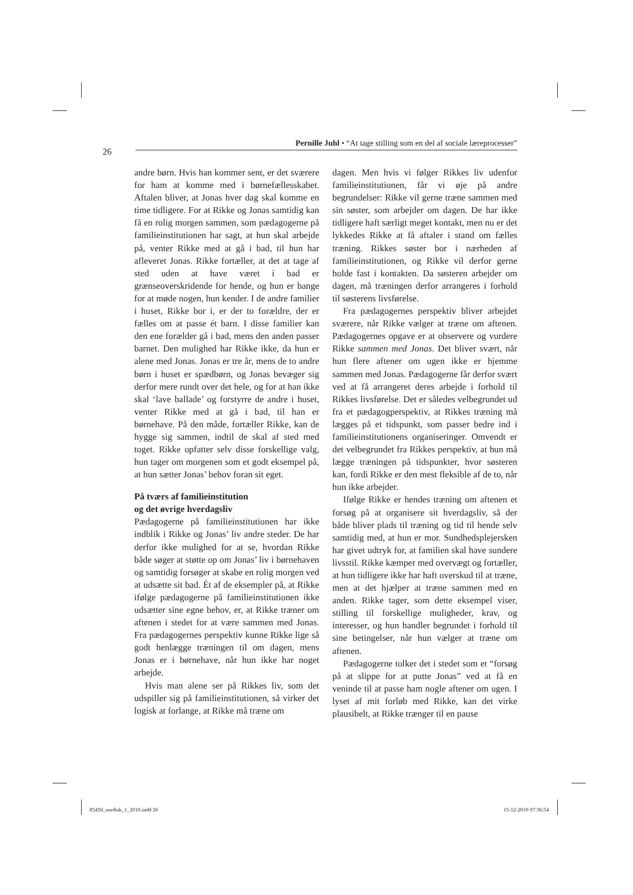Pernille Juhl • “At tage stilling som en del af sociale læreprocesser”
26
andre børn. Hvis han kommer sent, er det sværere for ham at komme med i børnefællesskabet. Aftalen bliver, at Jonas hver dag skal komme en time tidligere. For at Rikke og Jonas samtidig kan få en rolig morgen sammen, som pædagogerne på familieinstitutionen har sagt, at hun skal arbejde på, venter Rikke med at gå i bad, til hun har afleveret Jonas. Rikke fortæller, at det at tage af sted uden at have været i bad er grænseoverskridende for hende, og hun er bange for at møde nogen, hun kender. I de andre familier i huset, Rikke bor i, er der to forældre, der er fælles om at passe ét barn. I disse familier kan den ene forælder gå i bad, mens den anden passer barnet. Den mulighed har Rikke ikke, da hun er alene med Jonas. Jonas er tre år, mens de to andre børn i huset er spædbørn, og Jonas bevæger sig derfor mere rundt over det hele, og for at han ikke skal ‘lave ballade’ og forstyrre de andre i huset, venter Rikke med at gå i bad, til han er børnehave. På den måde, fortæller Rikke, kan de hygge sig sammen, indtil de skal af sted med toget. Rikke opfatter selv disse forskellige valg, hun tager om morgenen som et godt eksempel på, at hun sætter Jonas’ behov foran sit eget.
På tværs af familieinstitution
og det øvrige hverdagsliv
Pædagogerne på familieinstitutionen har ikke indblik i Rikke og Jonas’ liv andre steder. De har derfor ikke mulighed for at se, hvordan Rikke både søger at støtte op om Jonas’ liv i børnehaven og samtidig forsøger at skabe en rolig morgen ved at udsætte sit bad. Ét af de eksempler på, at Rikke ifølge pædagogerne på familieinstitutionen ikke udsætter sine egne behov, er, at Rikke træner om aftenen i stedet for at være sammen med Jonas. Fra pædagogernes perspektiv kunne Rikke lige så godt henlægge træningen til om dagen, mens Jonas er i børnehave, når hun ikke har noget arbejde.
Hvis man alene ser på Rikkes liv, som det udspiller sig på familieinstitutionen, så virker det logisk at forlange, at Rikke må træne om
dagen. Men hvis vi følger Rikkes liv udenfor familieinstitutionen, får vi øje på andre begrundelser: Rikke vil gerne træne sammen med sin søster, som arbejder om dagen. De har ikke tidligere haft særligt meget kontakt, men nu er det lykkedes Rikke at få aftaler i stand om fælles træning. Rikkes søster bor i nærheden af familieinstitutionen, og Rikke vil derfor gerne holde fast i kontakten. Da søsteren arbejder om dagen, må træningen derfor arrangeres i forhold til søsterens livsførelse.
Fra pædagogernes perspektiv bliver arbejdet sværere, når Rikke vælger at træne om aftenen. Pædagogernes opgave er at observere og vurdere Rikke sammen med Jonas. Det bliver svært, når hun flere aftener om ugen ikke er hjemme sammen med Jonas. Pædagogerne får derfor svært ved at få arrangeret deres arbejde i forhold til Rikkes livsførelse. Det er således velbegrundet ud fra et pædagogperspektiv, at Rikkes træning må lægges på et tidspunkt, som passer bedre ind i familieinstitutionens organiseringer. Omvendt er det velbegrundet fra Rikkes perspektiv, at hun må lægge træningen på tidspunkter, hvor søsteren kan, fordi Rikke er den mest fleksible af de to, når hun ikke arbejder.
Ifølge Rikke er hendes træning om aftenen et forsøg på at organisere sit hverdagsliv, så der både bliver plads til træning og tid til hende selv samtidig med, at hun er mor. Sundhedsplejersken har givet udtryk for, at familien skal have sundere livsstil. Rikke kæmper med overvægt og fortæller, at hun tidligere ikke har haft overskud til at træne, men at det hjælper at træne sammen med en anden. Rikke tager, som dette eksempel viser, stilling til forskellige muligheder, krav, og interesser, og hun handler begrundet i forhold til sine betingelser, når hun vælger at træne om aftenen.
Pædagogerne tolker det i stedet som et “forsøg på at slippe for at putte Jonas” ved at få en veninde til at passe ham nogle aftener om ugen. I lyset af mit forløb med Rikke, kan det virke plausibelt, at Rikke trænger til en pause
85450_nordisk_1_2010.indd 26 15-12-2010 07:36:54